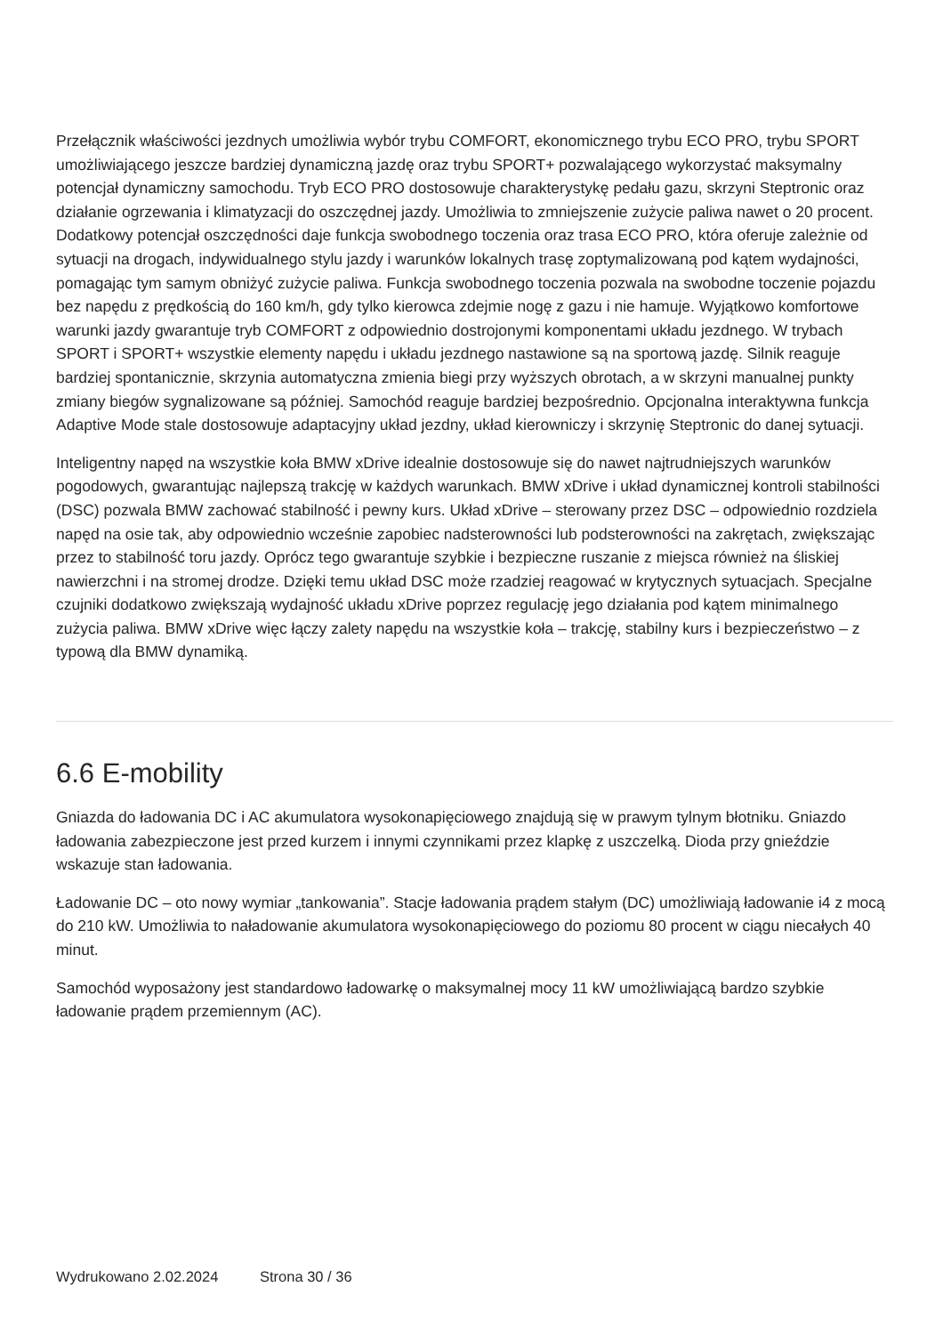Przełącznik właściwości jezdnych umożliwia wybór trybu COMFORT, ekonomicznego trybu ECO PRO, trybu SPORT umożliwiającego jeszcze bardziej dynamiczną jazdę oraz trybu SPORT+ pozwalającego wykorzystać maksymalny potencjał dynamiczny samochodu. Tryb ECO PRO dostosowuje charakterystykę pedału gazu, skrzyni Steptronic oraz działanie ogrzewania i klimatyzacji do oszczędnej jazdy. Umożliwia to zmniejszenie zużycie paliwa nawet o 20 procent. Dodatkowy potencjał oszczędności daje funkcja swobodnego toczenia oraz trasa ECO PRO, która oferuje zależnie od sytuacji na drogach, indywidualnego stylu jazdy i warunków lokalnych trasę zoptymalizowaną pod kątem wydajności, pomagając tym samym obniżyć zużycie paliwa. Funkcja swobodnego toczenia pozwala na swobodne toczenie pojazdu bez napędu z prędkością do 160 km/h, gdy tylko kierowca zdejmie nogę z gazu i nie hamuje. Wyjątkowo komfortowe warunki jazdy gwarantuje tryb COMFORT z odpowiednio dostrojonymi komponentami układu jezdnego. W trybach SPORT i SPORT+ wszystkie elementy napędu i układu jezdnego nastawione są na sportową jazdę. Silnik reaguje bardziej spontanicznie, skrzynia automatyczna zmienia biegi przy wyższych obrotach, a w skrzyni manualnej punkty zmiany biegów sygnalizowane są później. Samochód reaguje bardziej bezpośrednio. Opcjonalna interaktywna funkcja Adaptive Mode stale dostosowuje adaptacyjny układ jezdny, układ kierowniczy i skrzynię Steptronic do danej sytuacji.
Inteligentny napęd na wszystkie koła BMW xDrive idealnie dostosowuje się do nawet najtrudniejszych warunków pogodowych, gwarantując najlepszą trakcję w każdych warunkach. BMW xDrive i układ dynamicznej kontroli stabilności (DSC) pozwala BMW zachować stabilność i pewny kurs. Układ xDrive – sterowany przez DSC – odpowiednio rozdziela napęd na osie tak, aby odpowiednio wcześnie zapobiec nadsterowności lub podsterowności na zakrętach, zwiększając przez to stabilność toru jazdy. Oprócz tego gwarantuje szybkie i bezpieczne ruszanie z miejsca również na śliskiej nawierzchni i na stromej drodze. Dzięki temu układ DSC może rzadziej reagować w krytycznych sytuacjach. Specjalne czujniki dodatkowo zwiększają wydajność układu xDrive poprzez regulację jego działania pod kątem minimalnego zużycia paliwa. BMW xDrive więc łączy zalety napędu na wszystkie koła – trakcję, stabilny kurs i bezpieczeństwo – z typową dla BMW dynamiką.
6.6 E-mobility
Gniazda do ładowania DC i AC akumulatora wysokonapięciowego znajdują się w prawym tylnym błotniku. Gniazdo ładowania zabezpieczone jest przed kurzem i innymi czynnikami przez klapkę z uszczelką. Dioda przy gnieździe wskazuje stan ładowania.
Ładowanie DC – oto nowy wymiar „tankowania”. Stacje ładowania prądem stałym (DC) umożliwiają ładowanie i4 z mocą do 210 kW. Umożliwia to naładowanie akumulatora wysokonapięciowego do poziomu 80 procent w ciągu niecałych 40 minut.
Samochód wyposażony jest standardowo ładowarkę o maksymalnej mocy 11 kW umożliwiającą bardzo szybkie ładowanie prądem przemiennym (AC).
Wydrukowano 2.02.2024 Strona 30 / 36